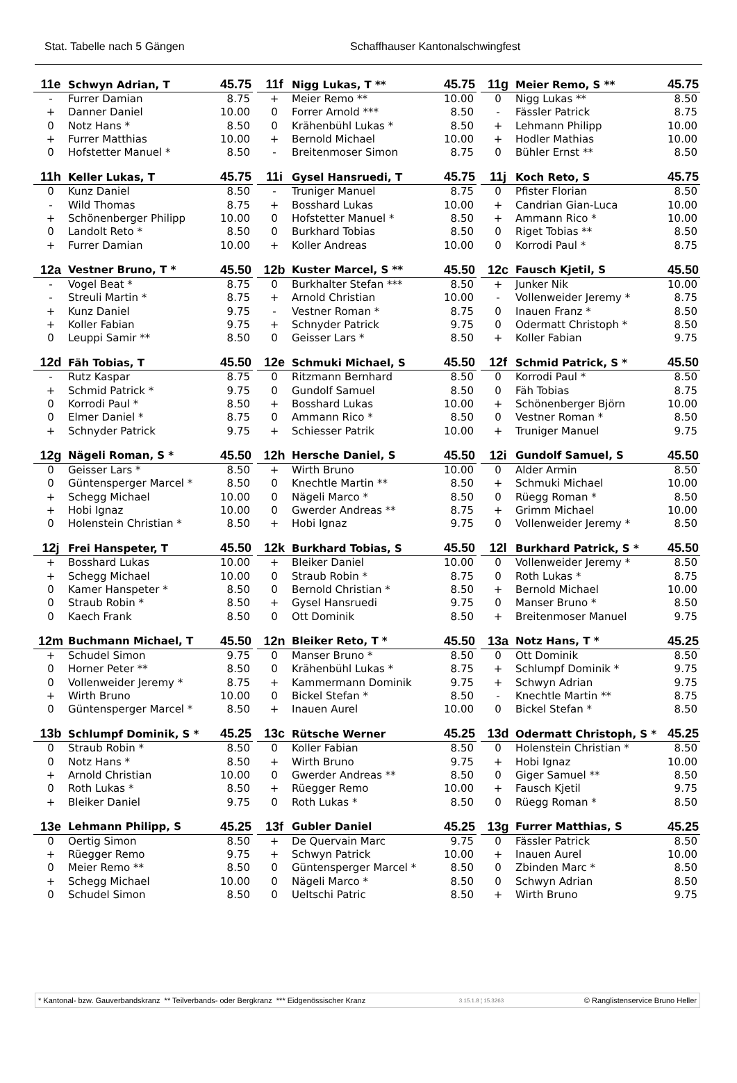Stat. Tabelle nach 5 Gängen Schaffhauser Kantonalschwingfest
| 11e | Schwyn Adrian, T | 45.75 |
| --- | --- | --- |
| - | Furrer Damian | 8.75 |
| + | Danner Daniel | 10.00 |
| 0 | Notz Hans * | 8.50 |
| + | Furrer Matthias | 10.00 |
| 0 | Hofstetter Manuel * | 8.50 |
| 11f | Nigg Lukas, T ** | 45.75 |
| --- | --- | --- |
| + | Meier Remo ** | 10.00 |
| 0 | Forrer Arnold *** | 8.50 |
| 0 | Krähenbühl Lukas * | 8.50 |
| + | Bernold Michael | 10.00 |
| - | Breitenmoser Simon | 8.75 |
| 11g | Meier Remo, S ** | 45.75 |
| --- | --- | --- |
| 0 | Nigg Lukas ** | 8.50 |
| - | Fässler Patrick | 8.75 |
| + | Lehmann Philipp | 10.00 |
| + | Hodler Mathias | 10.00 |
| 0 | Bühler Ernst ** | 8.50 |
| 11h | Keller Lukas, T | 45.75 |
| --- | --- | --- |
| 0 | Kunz Daniel | 8.50 |
| - | Wild Thomas | 8.75 |
| + | Schönenberger Philipp | 10.00 |
| 0 | Landolt Reto * | 8.50 |
| + | Furrer Damian | 10.00 |
| 11i | Gysel Hansruedi, T | 45.75 |
| --- | --- | --- |
| - | Truniger Manuel | 8.75 |
| + | Bosshard Lukas | 10.00 |
| 0 | Hofstetter Manuel * | 8.50 |
| 0 | Burkhard Tobias | 8.50 |
| + | Koller Andreas | 10.00 |
| 11j | Koch Reto, S | 45.75 |
| --- | --- | --- |
| 0 | Pfister Florian | 8.50 |
| + | Candrian Gian-Luca | 10.00 |
| + | Ammann Rico * | 10.00 |
| 0 | Riget Tobias ** | 8.50 |
| 0 | Korrodi Paul * | 8.75 |
| 12a | Vestner Bruno, T * | 45.50 |
| --- | --- | --- |
| - | Vogel Beat * | 8.75 |
| - | Streuli Martin * | 8.75 |
| + | Kunz Daniel | 9.75 |
| + | Koller Fabian | 9.75 |
| 0 | Leuppi Samir ** | 8.50 |
| 12b | Kuster Marcel, S ** | 45.50 |
| --- | --- | --- |
| 0 | Burkhalter Stefan *** | 8.50 |
| + | Arnold Christian | 10.00 |
| - | Vestner Roman * | 8.75 |
| + | Schnyder Patrick | 9.75 |
| 0 | Geisser Lars * | 8.50 |
| 12c | Fausch Kjetil, S | 45.50 |
| --- | --- | --- |
| + | Junker Nik | 10.00 |
| - | Vollenweider Jeremy * | 8.75 |
| 0 | Inauen Franz * | 8.50 |
| 0 | Odermatt Christoph * | 8.50 |
| + | Koller Fabian | 9.75 |
| 12d | Fäh Tobias, T | 45.50 |
| --- | --- | --- |
| - | Rutz Kaspar | 8.75 |
| + | Schmid Patrick * | 9.75 |
| 0 | Korrodi Paul * | 8.50 |
| 0 | Elmer Daniel * | 8.75 |
| + | Schnyder Patrick | 9.75 |
| 12e | Schmuki Michael, S | 45.50 |
| --- | --- | --- |
| 0 | Ritzmann Bernhard | 8.50 |
| 0 | Gundolf Samuel | 8.50 |
| + | Bosshard Lukas | 10.00 |
| 0 | Ammann Rico * | 8.50 |
| + | Schiesser Patrik | 10.00 |
| 12f | Schmid Patrick, S * | 45.50 |
| --- | --- | --- |
| 0 | Korrodi Paul * | 8.50 |
| 0 | Fäh Tobias | 8.75 |
| + | Schönenberger Björn | 10.00 |
| 0 | Vestner Roman * | 8.50 |
| + | Truniger Manuel | 9.75 |
| 12g | Nägeli Roman, S * | 45.50 |
| --- | --- | --- |
| 0 | Geisser Lars * | 8.50 |
| 0 | Güntensperger Marcel * | 8.50 |
| + | Schegg Michael | 10.00 |
| + | Hobi Ignaz | 10.00 |
| 0 | Holenstein Christian * | 8.50 |
| 12h | Hersche Daniel, S | 45.50 |
| --- | --- | --- |
| + | Wirth Bruno | 10.00 |
| 0 | Knechtle Martin ** | 8.50 |
| 0 | Nägeli Marco * | 8.50 |
| 0 | Gwerder Andreas ** | 8.75 |
| + | Hobi Ignaz | 9.75 |
| 12i | Gundolf Samuel, S | 45.50 |
| --- | --- | --- |
| 0 | Alder Armin | 8.50 |
| + | Schmuki Michael | 10.00 |
| 0 | Rüegg Roman * | 8.50 |
| + | Grimm Michael | 10.00 |
| 0 | Vollenweider Jeremy * | 8.50 |
| 12j | Frei Hanspeter, T | 45.50 |
| --- | --- | --- |
| + | Bosshard Lukas | 10.00 |
| + | Schegg Michael | 10.00 |
| 0 | Kamer Hanspeter * | 8.50 |
| 0 | Straub Robin * | 8.50 |
| 0 | Kaech Frank | 8.50 |
| 12k | Burkhard Tobias, S | 45.50 |
| --- | --- | --- |
| + | Bleiker Daniel | 10.00 |
| 0 | Straub Robin * | 8.75 |
| 0 | Bernold Christian * | 8.50 |
| + | Gysel Hansruedi | 9.75 |
| 0 | Ott Dominik | 8.50 |
| 12l | Burkhard Patrick, S * | 45.50 |
| --- | --- | --- |
| 0 | Vollenweider Jeremy * | 8.50 |
| 0 | Roth Lukas * | 8.75 |
| + | Bernold Michael | 10.00 |
| 0 | Manser Bruno * | 8.50 |
| + | Breitenmoser Manuel | 9.75 |
| 12m | Buchmann Michael, T | 45.50 |
| --- | --- | --- |
| + | Schudel Simon | 9.75 |
| 0 | Horner Peter ** | 8.50 |
| 0 | Vollenweider Jeremy * | 8.75 |
| + | Wirth Bruno | 10.00 |
| 0 | Güntensperger Marcel * | 8.50 |
| 12n | Bleiker Reto, T * | 45.50 |
| --- | --- | --- |
| 0 | Manser Bruno * | 8.50 |
| 0 | Krähenbühl Lukas * | 8.75 |
| + | Kammermann Dominik | 9.75 |
| 0 | Bickel Stefan * | 8.50 |
| + | Inauen Aurel | 10.00 |
| 13a | Notz Hans, T * | 45.25 |
| --- | --- | --- |
| 0 | Ott Dominik | 8.50 |
| + | Schlumpf Dominik * | 9.75 |
| + | Schwyn Adrian | 9.75 |
| - | Knechtle Martin ** | 8.75 |
| 0 | Bickel Stefan * | 8.50 |
| 13b | Schlumpf Dominik, S * | 45.25 |
| --- | --- | --- |
| 0 | Straub Robin * | 8.50 |
| 0 | Notz Hans * | 8.50 |
| + | Arnold Christian | 10.00 |
| 0 | Roth Lukas * | 8.50 |
| + | Bleiker Daniel | 9.75 |
| 13c | Rütsche Werner | 45.25 |
| --- | --- | --- |
| 0 | Koller Fabian | 8.50 |
| + | Wirth Bruno | 9.75 |
| 0 | Gwerder Andreas ** | 8.50 |
| + | Rüegger Remo | 10.00 |
| 0 | Roth Lukas * | 8.50 |
| 13d | Odermatt Christoph, S * | 45.25 |
| --- | --- | --- |
| 0 | Holenstein Christian * | 8.50 |
| + | Hobi Ignaz | 10.00 |
| 0 | Giger Samuel ** | 8.50 |
| + | Fausch Kjetil | 9.75 |
| 0 | Rüegg Roman * | 8.50 |
| 13e | Lehmann Philipp, S | 45.25 |
| --- | --- | --- |
| 0 | Oertig Simon | 8.50 |
| + | Rüegger Remo | 9.75 |
| 0 | Meier Remo ** | 8.50 |
| + | Schegg Michael | 10.00 |
| 0 | Schudel Simon | 8.50 |
| 13f | Gubler Daniel | 45.25 |
| --- | --- | --- |
| + | De Quervain Marc | 9.75 |
| + | Schwyn Patrick | 10.00 |
| 0 | Güntensperger Marcel * | 8.50 |
| 0 | Nägeli Marco * | 8.50 |
| 0 | Ueltschi Patric | 8.50 |
| 13g | Furrer Matthias, S | 45.25 |
| --- | --- | --- |
| 0 | Fässler Patrick | 8.50 |
| + | Inauen Aurel | 10.00 |
| 0 | Zbinden Marc * | 8.50 |
| 0 | Schwyn Adrian | 8.50 |
| + | Wirth Bruno | 9.75 |
* Kantonal- bzw. Gauverbandskranz ** Teilverbands- oder Bergkranz *** Eidgenössischer Kranz 3.15.1.8 ¦ 15.3263 © Ranglistenservice Bruno Heller